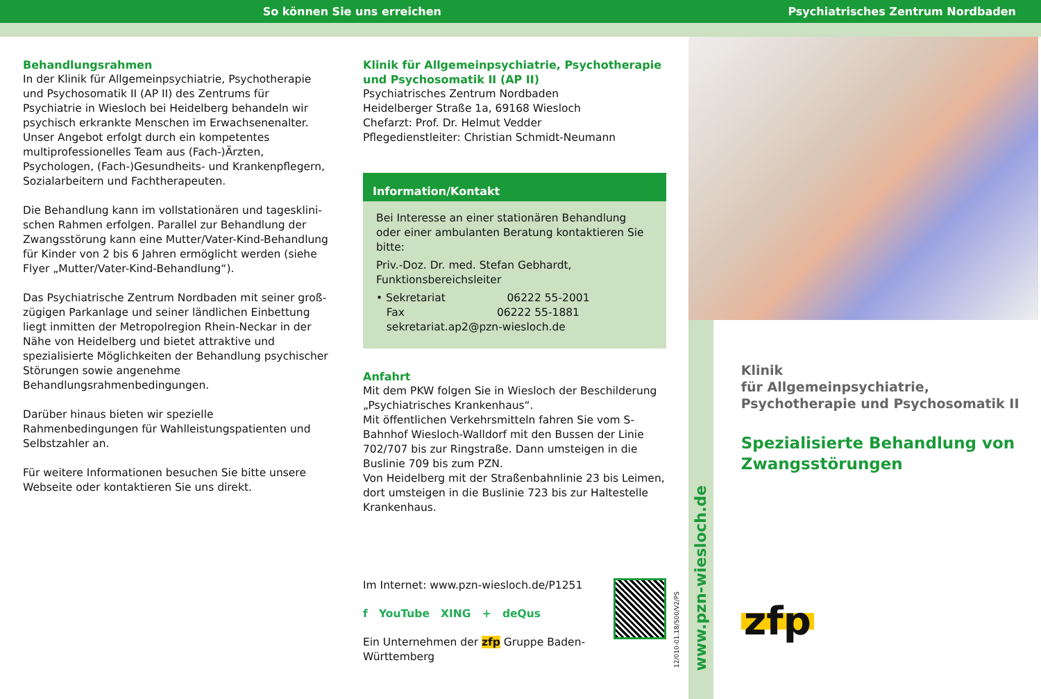So können Sie uns erreichen
Psychiatrisches Zentrum Nordbaden
Behandlungsrahmen
In der Klinik für Allgemeinpsychiatrie, Psychotherapie und Psychosomatik II (AP II) des Zentrums für Psychiatrie in Wiesloch bei Heidelberg behandeln wir psychisch erkrankte Menschen im Erwachsenenalter. Unser Angebot erfolgt durch ein kompetentes multiprofessionelles Team aus (Fach-)Ärzten, Psychologen, (Fach-)Gesundheits- und Krankenpflegern, Sozialarbeitern und Fachtherapeuten.
Die Behandlung kann im vollstationären und tagesklini-schen Rahmen erfolgen. Parallel zur Behandlung der Zwangsstörung kann eine Mutter/Vater-Kind-Behandlung für Kinder von 2 bis 6 Jahren ermöglicht werden (siehe Flyer „Mutter/Vater-Kind-Behandlung“).
Das Psychiatrische Zentrum Nordbaden mit seiner groß-zügigen Parkanlage und seiner ländlichen Einbettung liegt inmitten der Metropolregion Rhein-Neckar in der Nähe von Heidelberg und bietet attraktive und spezialisierte Möglichkeiten der Behandlung psychischer Störungen sowie angenehme Behandlungsrahmenbedingungen.
Darüber hinaus bieten wir spezielle Rahmenbedingungen für Wahlleistungspatienten und Selbstzahler an.
Für weitere Informationen besuchen Sie bitte unsere Webseite oder kontaktieren Sie uns direkt.
Klinik für Allgemeinpsychiatrie, Psychotherapie und Psychosomatik II (AP II)
Psychiatrisches Zentrum Nordbaden
Heidelberger Straße 1a, 69168 Wiesloch
Chefarzt: Prof. Dr. Helmut Vedder
Pflegedienstleiter: Christian Schmidt-Neumann
Information/Kontakt
Bei Interesse an einer stationären Behandlung oder einer ambulanten Beratung kontaktieren Sie bitte:
Priv.-Doz. Dr. med. Stefan Gebhardt,
Funktionsbereichsleiter
• Sekretariat 06222 55-2001
Fax 06222 55-1881
sekretariat.ap2@pzn-wiesloch.de
Anfahrt
Mit dem PKW folgen Sie in Wiesloch der Beschilderung „Psychiatrisches Krankenhaus“.
Mit öffentlichen Verkehrsmitteln fahren Sie vom S-Bahnhof Wiesloch-Walldorf mit den Bussen der Linie 702/707 bis zur Ringstraße. Dann umsteigen in die Buslinie 709 bis zum PZN.
Von Heidelberg mit der Straßenbahnlinie 23 bis Leimen, dort umsteigen in die Buslinie 723 bis zur Haltestelle Krankenhaus.
Im Internet: www.pzn-wiesloch.de/P1251
f YouTube XING + deQus
Ein Unternehmen der zfp Gruppe Baden-Württemberg
12/010-01.18/500/V2/PS
www.pzn-wiesloch.de
Klinik
für Allgemeinpsychiatrie,
Psychotherapie und Psychosomatik II
Spezialisierte Behandlung von Zwangsstörungen
zfp